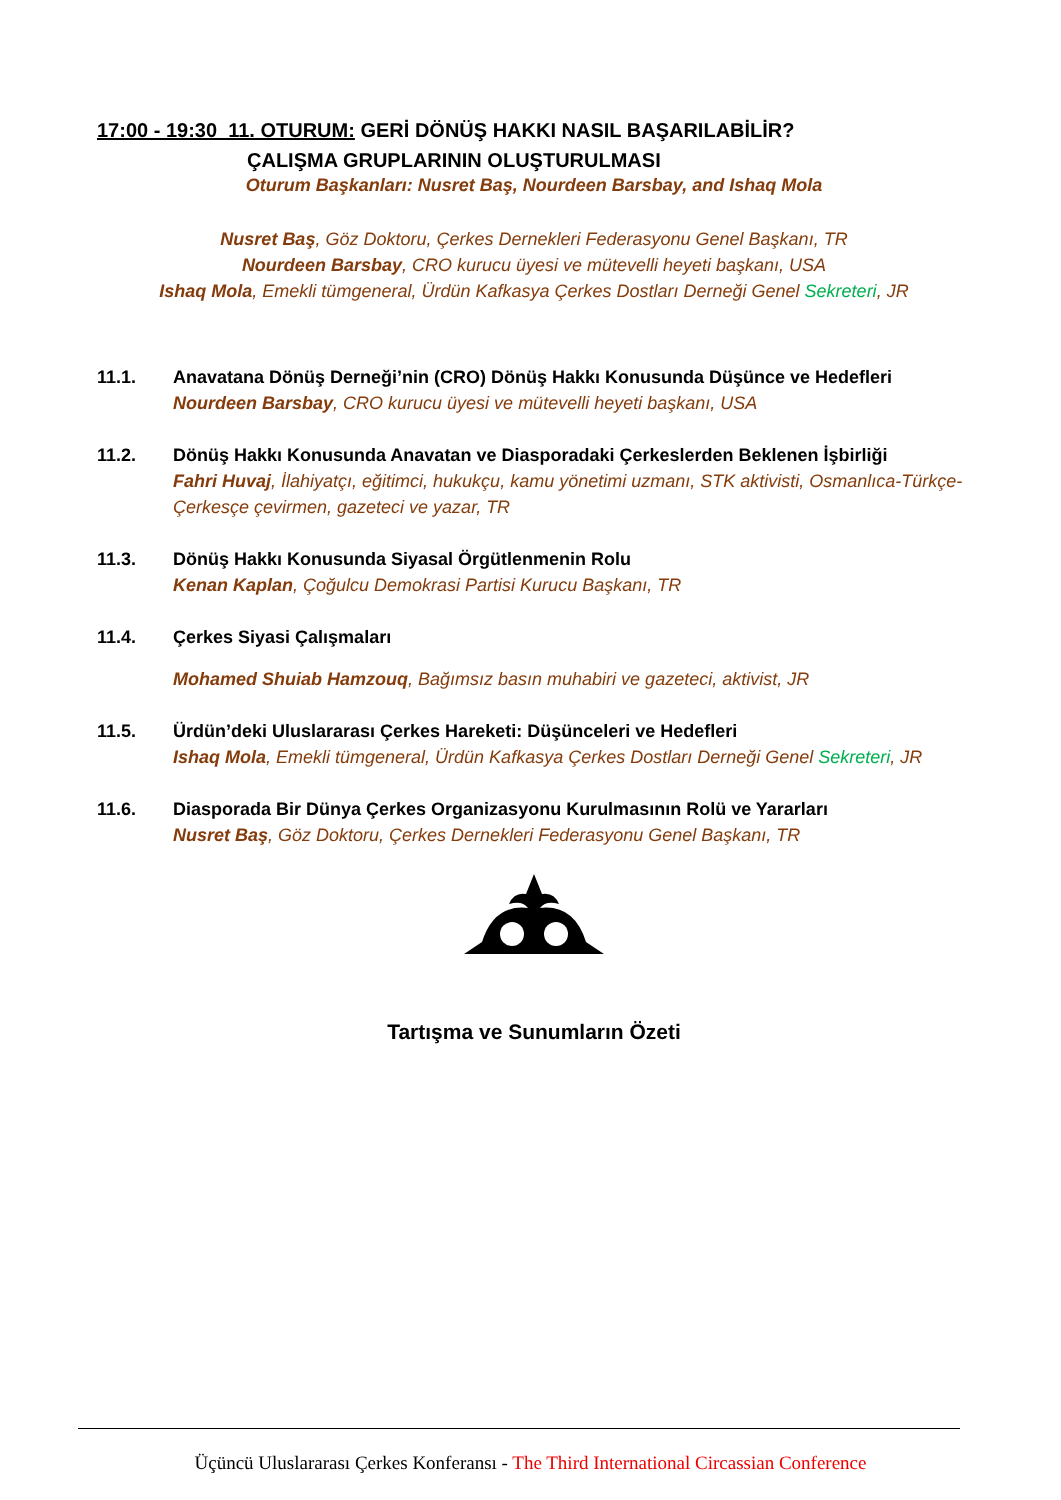17:00 - 19:30 11. OTURUM: GERİ DÖNÜŞ HAKKI NASIL BAŞARILABİLİR?
ÇALIŞMA GRUPLARININ OLUŞTURULMASI
Oturum Başkanları: Nusret Baş, Nourdeen Barsbay, and Ishaq Mola
Nusret Baş, Göz Doktoru, Çerkes Dernekleri Federasyonu Genel Başkanı, TR
Nourdeen Barsbay, CRO kurucu üyesi ve mütevelli heyeti başkanı, USA
Ishaq Mola, Emekli tümgeneral, Ürdün Kafkasya Çerkes Dostları Derneği Genel Sekreteri, JR
11.1. Anavatana Dönüş Derneği’nin (CRO) Dönüş Hakkı Konusunda Düşünce ve Hedefleri
Nourdeen Barsbay, CRO kurucu üyesi ve mütevelli heyeti başkanı, USA
11.2. Dönüş Hakkı Konusunda Anavatan ve Diasporadaki Çerkeslerden Beklenen İşbirliği
Fahri Huvaj, İlahiyatçı, eğitimci, hukukçu, kamu yönetimi uzmanı, STK aktivisti, Osmanlıca-Türkçe-Çerkesçe çevirmen, gazeteci ve yazar, TR
11.3. Dönüş Hakkı Konusunda Siyasal Örgütlenmenin Rolu
Kenan Kaplan, Çoğulcu Demokrasi Partisi Kurucu Başkanı, TR
11.4. Çerkes Siyasi Çalışmaları
Mohamed Shuiab Hamzouq, Bağımsız basın muhabiri ve gazeteci, aktivist, JR
11.5. Ürdün’deki Uluslararası Çerkes Hareketi: Düşünceleri ve Hedefleri
Ishaq Mola, Emekli tümgeneral, Ürdün Kafkasya Çerkes Dostları Derneği Genel Sekreteri, JR
11.6. Diasporada Bir Dünya Çerkes Organizasyonu Kurulmasının Rolü ve Yararları
Nusret Baş, Göz Doktoru, Çerkes Dernekleri Federasyonu Genel Başkanı, TR
Tartışma ve Sunumların Özeti
Üçüncü Uluslararası Çerkes Konferansı - The Third International Circassian Conference